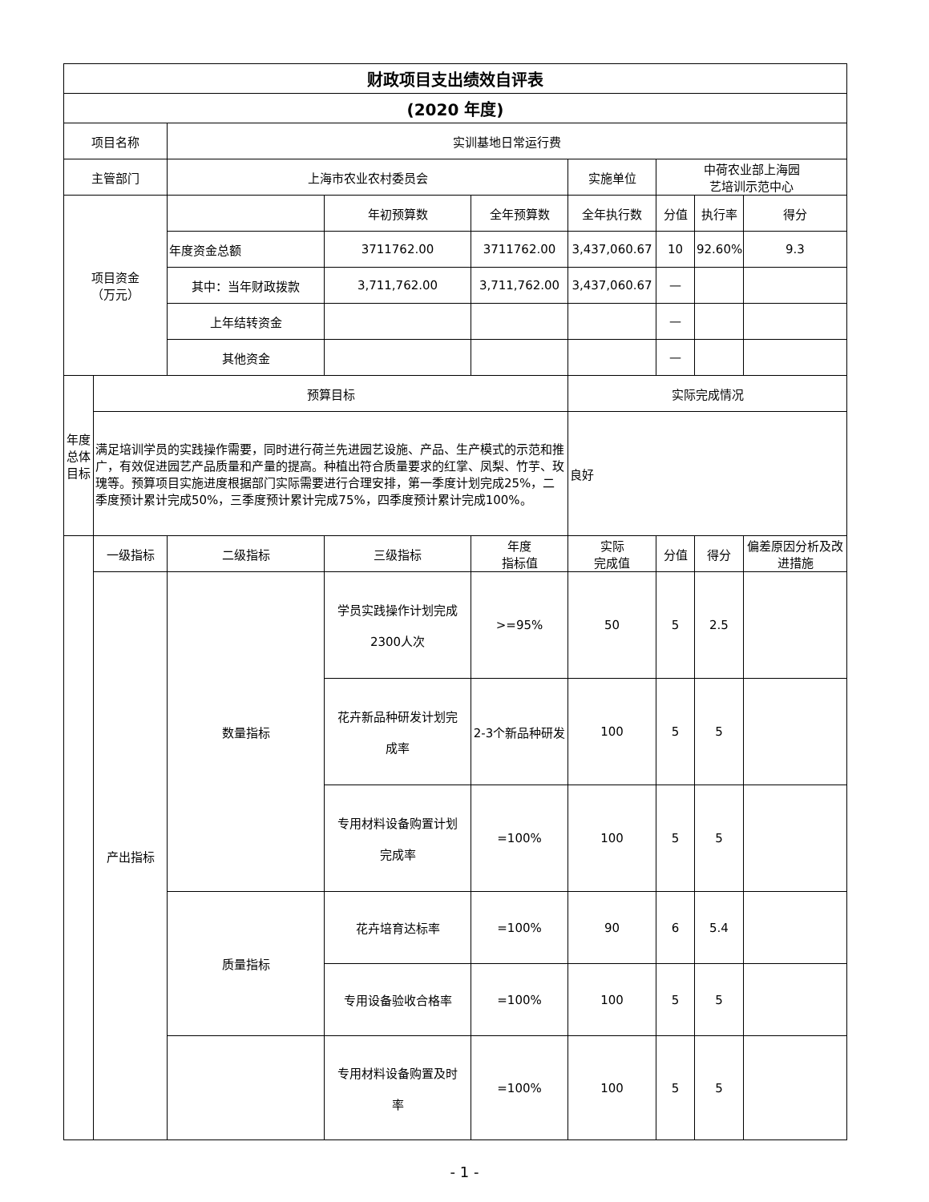| 财政项目支出绩效自评表 | | | | | | | | |
| --- | --- | --- | --- | --- | --- | --- | --- | --- |
| (2020 年度) | | | | | | | | |
| 项目名称 | | 实训基地日常运行费 | | | | | | |
| 主管部门 | | 上海市农业农村委员会 | | | 实施单位 | 中荷农业部上海园 艺培训示范中心 | | |
| 项目资金 （万元） | | | 年初预算数 | 全年预算数 | 全年执行数 | 分值 | 执行率 | 得分 |
| | | 年度资金总额 | 3711762.00 | 3711762.00 | 3,437,060.67 | 10 | 92.60% | 9.3 |
| | | 其中：当年财政拨款 | 3,711,762.00 | 3,711,762.00 | 3,437,060.67 | — | | |
| | | 上年结转资金 | | | | — | | |
| | | 其他资金 | | | | — | | |
| 年度总体目标 | 预算目标 | | | | 实际完成情况 | | | |
| | 满足培训学员的实践操作需要，同时进行荷兰先进园艺设施、产品、生产模式的示范和推广，有效促进园艺产品质量和产量的提高。种植出符合质量要求的红掌、凤梨、竹芋、玫瑰等。预算项目实施进度根据部门实际需要进行合理安排，第一季度计划完成25%，二季度预计累计完成50%，三季度预计累计完成75%，四季度预计累计完成100%。 | | | | 良好 | | | |
| | 一级指标 | 二级指标 | 三级指标 | 年度 指标值 | 实际 完成值 | 分值 | 得分 | 偏差原因分析及改进措施 |
| | 产出指标 | 数量指标 | 学员实践操作计划完成 2300人次 | >=95% | 50 | 5 | 2.5 | |
| | | | 花卉新品种研发计划完 成率 | 2-3个新品种研发 | 100 | 5 | 5 | |
| | | | 专用材料设备购置计划 完成率 | =100% | 100 | 5 | 5 | |
| | | 质量指标 | 花卉培育达标率 | =100% | 90 | 6 | 5.4 | |
| | | | 专用设备验收合格率 | =100% | 100 | 5 | 5 | |
| | | | 专用材料设备购置及时 率 | =100% | 100 | 5 | 5 | |
- 1 -